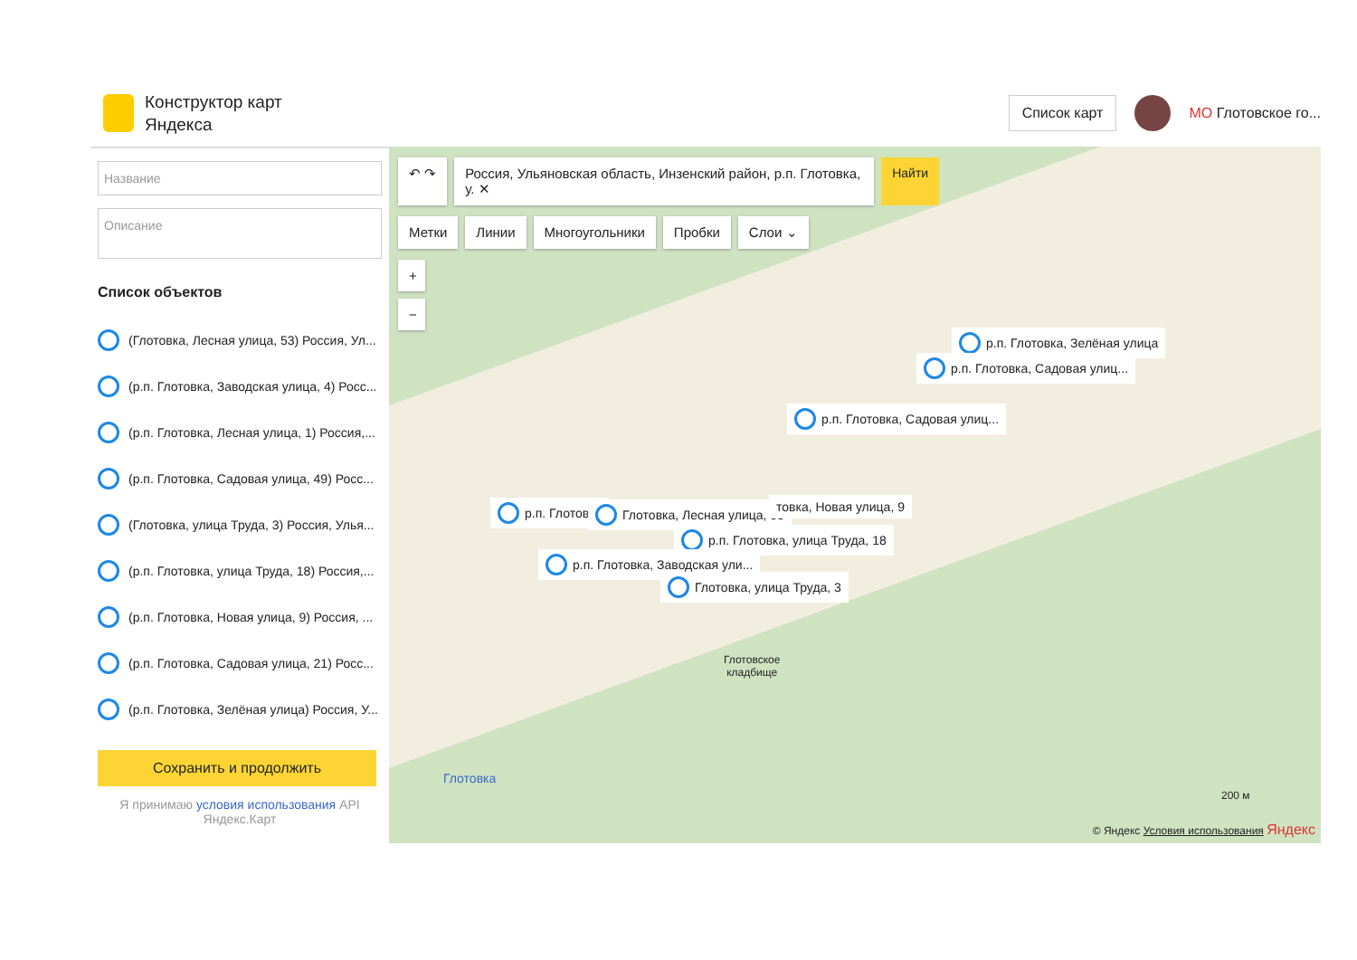Конструктор карт
Яндекса
Список карт
МО Глотовское го...
Название
Описание
Список объектов
(Глотовка, Лесная улица, 53) Россия, Ул...
(р.п. Глотовка, Заводская улица, 4) Росс...
(р.п. Глотовка, Лесная улица, 1) Россия,...
(р.п. Глотовка, Садовая улица, 49) Росс...
(Глотовка, улица Труда, 3) Россия, Улья...
(р.п. Глотовка, улица Труда, 18) Россия,...
(р.п. Глотовка, Новая улица, 9) Россия, ...
(р.п. Глотовка, Садовая улица, 21) Росс...
(р.п. Глотовка, Зелёная улица) Россия, У...
Сохранить и продолжить
Я принимаю условия использования API
Яндекс.Карт
↶ ↷ Россия, Ульяновская область, Инзенский район, р.п. Глотовка, у. ✕
Найти
Метки Линии Многоугольники Пробки Слои ⌄
+
−
р.п. Глотовка, Зелёная улица
р.п. Глотовка, Садовая улиц...
р.п. Глотовка, Садовая улиц...
р.п. Глотовка Глотовка, Лесная улица, 53 товка, Новая улица, 9
р.п. Глотовка, улица Труда, 18
р.п. Глотовка, Заводская ули...
Глотовка, улица Труда, 3
Глотовское
кладбище
Глотовка
200 м
© Яндекс Условия использования Яндекс